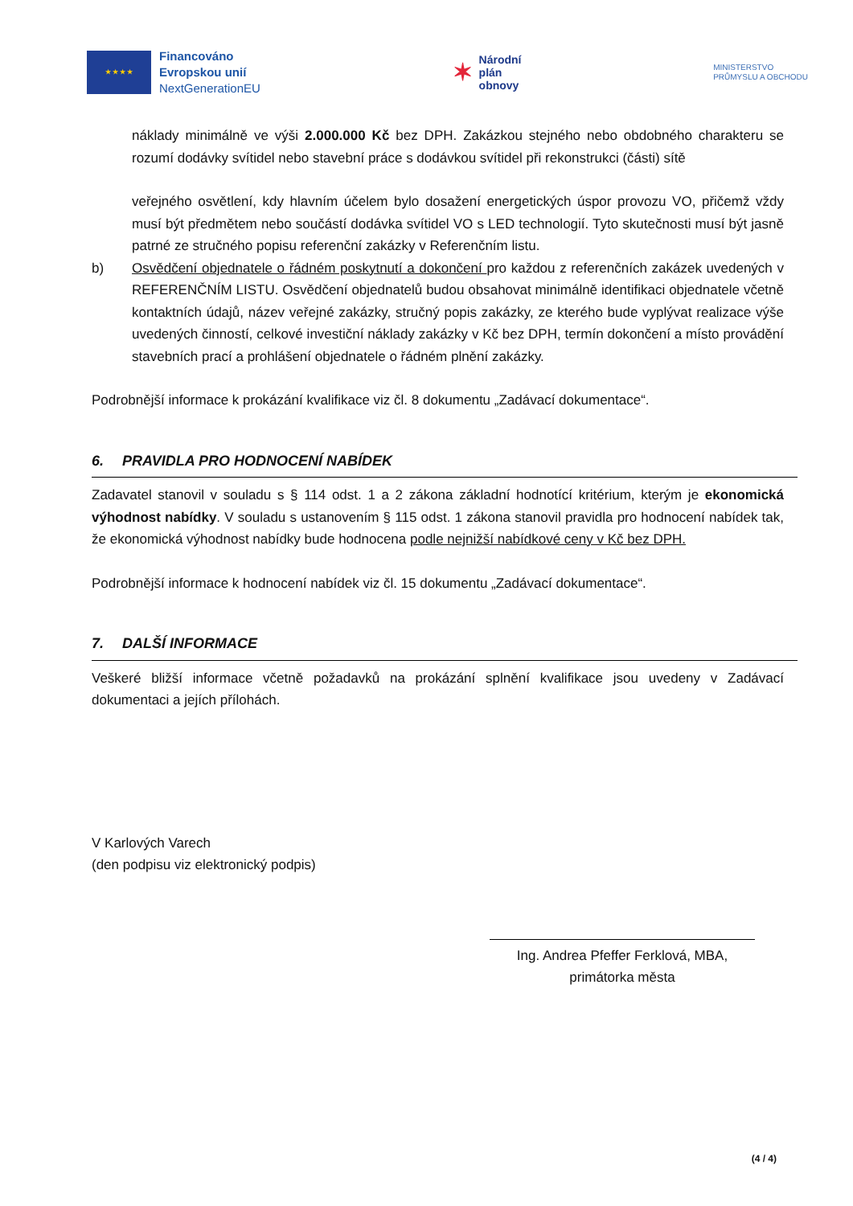★ ★ ★ ★
Financováno
Evropskou unií
NextGenerationEU
✶
Národní
plán
obnovy
MINISTERSTVO
PRŮMYSLU A OBCHODU
náklady minimálně ve výši 2.000.000 Kč bez DPH. Zakázkou stejného nebo obdobného charakteru se rozumí dodávky svítidel nebo stavební práce s dodávkou svítidel při rekonstrukci (části) sítě
veřejného osvětlení, kdy hlavním účelem bylo dosažení energetických úspor provozu VO, přičemž vždy musí být předmětem nebo součástí dodávka svítidel VO s LED technologií. Tyto skutečnosti musí být jasně patrné ze stručného popisu referenční zakázky v Referenčním listu.
b) Osvědčení objednatele o řádném poskytnutí a dokončení pro každou z referenčních zakázek uvedených v REFERENČNÍM LISTU. Osvědčení objednatelů budou obsahovat minimálně identifikaci objednatele včetně kontaktních údajů, název veřejné zakázky, stručný popis zakázky, ze kterého bude vyplývat realizace výše uvedených činností, celkové investiční náklady zakázky v Kč bez DPH, termín dokončení a místo provádění stavebních prací a prohlášení objednatele o řádném plnění zakázky.
Podrobnější informace k prokázání kvalifikace viz čl. 8 dokumentu „Zadávací dokumentace“.
6. PRAVIDLA PRO HODNOCENÍ NABÍDEK
Zadavatel stanovil v souladu s § 114 odst. 1 a 2 zákona základní hodnotící kritérium, kterým je ekonomická výhodnost nabídky. V souladu s ustanovením § 115 odst. 1 zákona stanovil pravidla pro hodnocení nabídek tak, že ekonomická výhodnost nabídky bude hodnocena podle nejnižší nabídkové ceny v Kč bez DPH.
Podrobnější informace k hodnocení nabídek viz čl. 15 dokumentu „Zadávací dokumentace“.
7. DALŠÍ INFORMACE
Veškeré bližší informace včetně požadavků na prokázání splnění kvalifikace jsou uvedeny v Zadávací dokumentaci a jejích přílohách.
V Karlových Varech
(den podpisu viz elektronický podpis)
Ing. Andrea Pfeffer Ferklová, MBA,
primátorka města
(4 / 4)